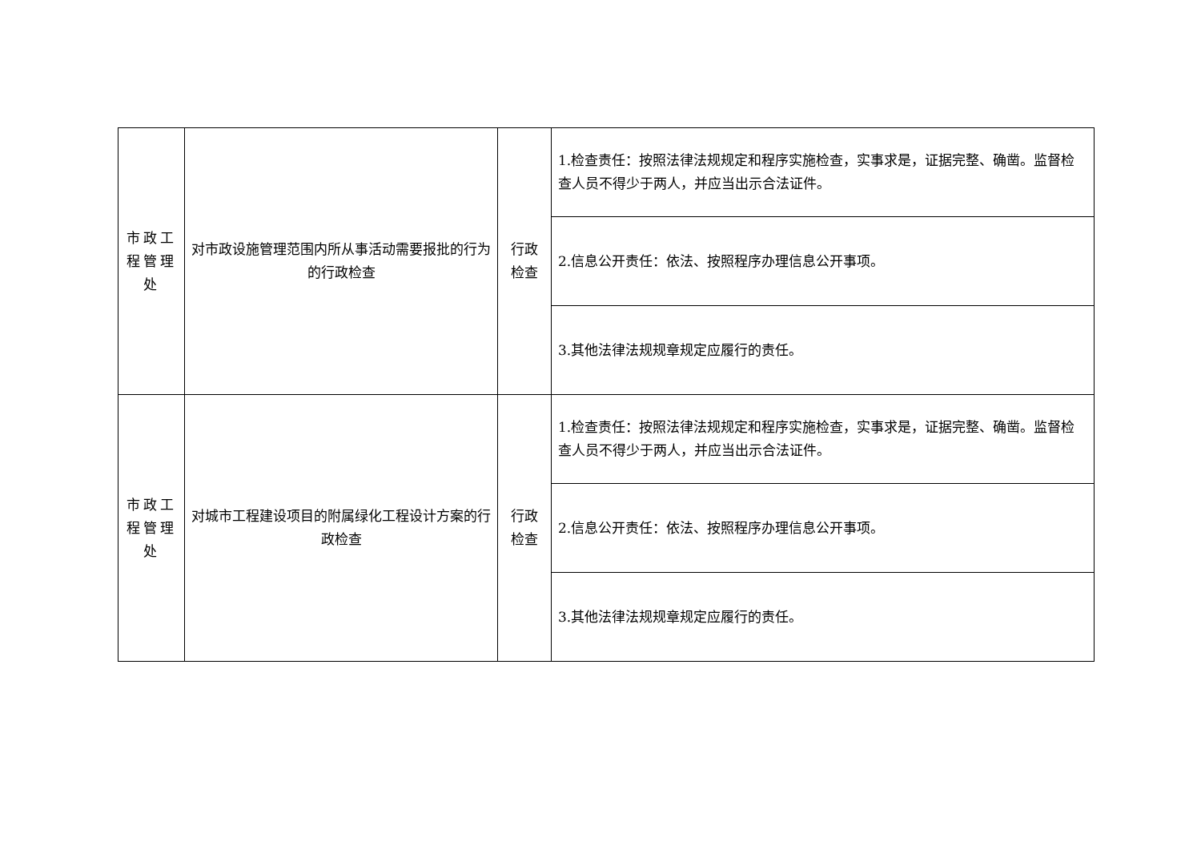| 市政工程管理处 | 对市政设施管理范围内所从事活动需要报批的行为的行政检查 | 行政检查 | 1.检查责任：按照法律法规规定和程序实施检查，实事求是，证据完整、确凿。监督检查人员不得少于两人，并应当出示合法证件。 |
| | | | 2.信息公开责任：依法、按照程序办理信息公开事项。 |
| | | | 3.其他法律法规规章规定应履行的责任。 |
| 市政工程管理处 | 对城市工程建设项目的附属绿化工程设计方案的行政检查 | 行政检查 | 1.检查责任：按照法律法规规定和程序实施检查，实事求是，证据完整、确凿。监督检查人员不得少于两人，并应当出示合法证件。 |
| | | | 2.信息公开责任：依法、按照程序办理信息公开事项。 |
| | | | 3.其他法律法规规章规定应履行的责任。 |